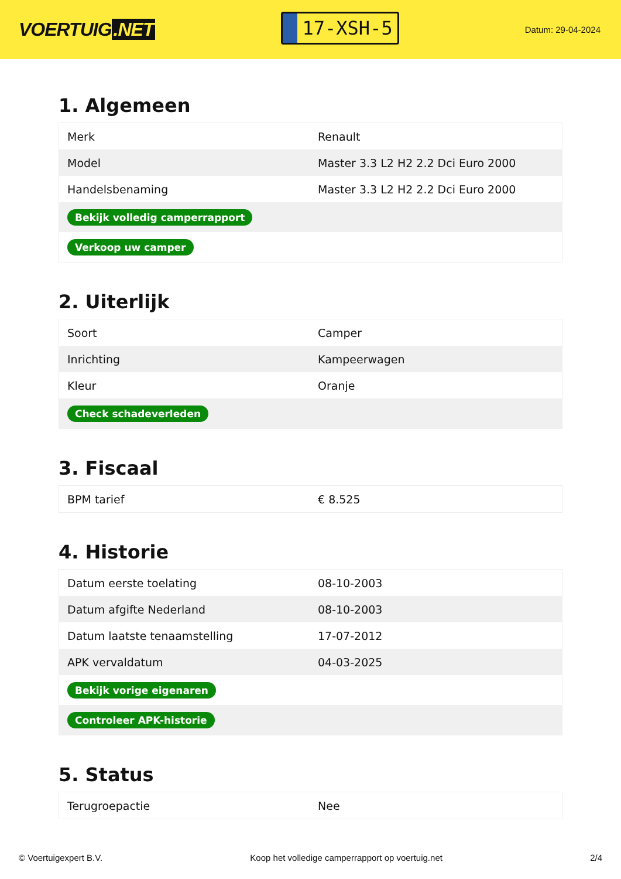VOERTUIG.NET
17-XSH-5
Datum: 29-04-2024
1. Algemeen
| Merk | Renault |
| Model | Master 3.3 L2 H2 2.2 Dci Euro 2000 |
| Handelsbenaming | Master 3.3 L2 H2 2.2 Dci Euro 2000 |
| Bekijk volledig camperrapport | |
| Verkoop uw camper | |
2. Uiterlijk
| Soort | Camper |
| Inrichting | Kampeerwagen |
| Kleur | Oranje |
| Check schadeverleden | |
3. Fiscaal
| BPM tarief | € 8.525 |
4. Historie
| Datum eerste toelating | 08-10-2003 |
| Datum afgifte Nederland | 08-10-2003 |
| Datum laatste tenaamstelling | 17-07-2012 |
| APK vervaldatum | 04-03-2025 |
| Bekijk vorige eigenaren | |
| Controleer APK-historie | |
5. Status
| Terugroepactie | Nee |
© Voertuigexpert B.V. Koop het volledige camperrapport op voertuig.net 2/4